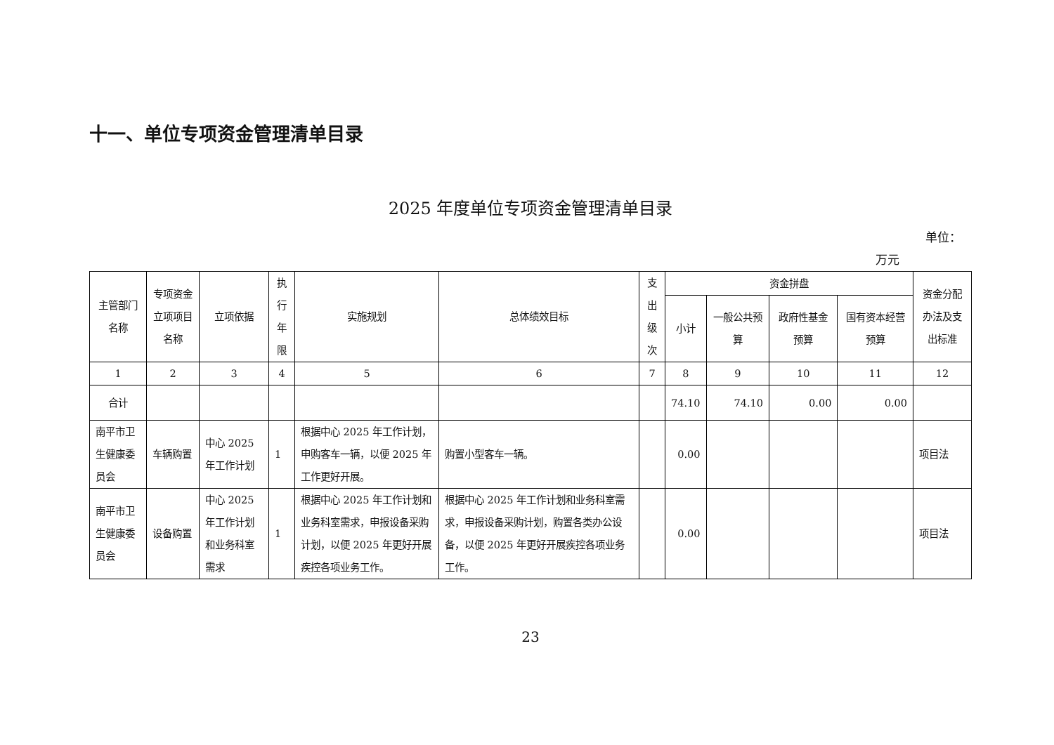十一、单位专项资金管理清单目录
2025 年度单位专项资金管理清单目录
单位：
万元
| 主管部门名称 | 专项资金立项项目名称 | 立项依据 | 执行年限 | 实施规划 | 总体绩效目标 | 支出级次 | 资金拼盘 | | | | 资金分配办法及支出标准 |
| --- | --- | --- | --- | --- | --- | --- | --- | --- | --- | --- | --- |
| | | | | | | | 小计 | 一般公共预算 | 政府性基金预算 | 国有资本经营预算 | |
| 1 | 2 | 3 | 4 | 5 | 6 | 7 | 8 | 9 | 10 | 11 | 12 |
| 合计 | | | | | | | 74.10 | 74.10 | 0.00 | 0.00 | |
| 南平市卫生健康委员会 | 车辆购置 | 中心 2025 年工作计划 | 1 | 根据中心 2025 年工作计划，申购客车一辆，以便 2025 年工作更好开展。 | 购置小型客车一辆。 | | 0.00 | | | | 项目法 |
| 南平市卫生健康委员会 | 设备购置 | 中心 2025 年工作计划和业务科室需求 | 1 | 根据中心 2025 年工作计划和业务科室需求，申报设备采购计划，以便 2025 年更好开展疾控各项业务工作。 | 根据中心 2025 年工作计划和业务科室需求，申报设备采购计划，购置各类办公设备，以便 2025 年更好开展疾控各项业务工作。 | | 0.00 | | | | 项目法 |
23